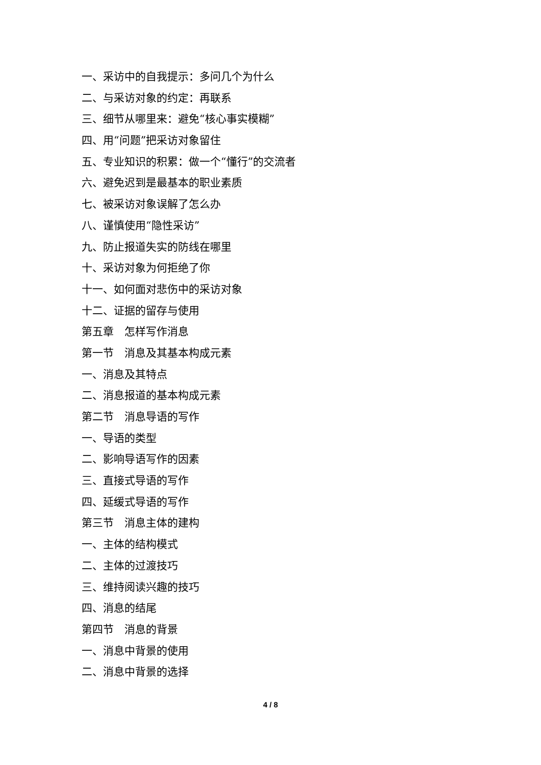一、采访中的自我提示：多问几个为什么
二、与采访对象的约定：再联系
三、细节从哪里来：避免“核心事实模糊”
四、用“问题”把采访对象留住
五、专业知识的积累：做一个“懂行”的交流者
六、避免迟到是最基本的职业素质
七、被采访对象误解了怎么办
八、谨慎使用“隐性采访”
九、防止报道失实的防线在哪里
十、采访对象为何拒绝了你
十一、如何面对悲伤中的采访对象
十二、证据的留存与使用
第五章　怎样写作消息
第一节　消息及其基本构成元素
一、消息及其特点
二、消息报道的基本构成元素
第二节　消息导语的写作
一、导语的类型
二、影响导语写作的因素
三、直接式导语的写作
四、延缓式导语的写作
第三节　消息主体的建构
一、主体的结构模式
二、主体的过渡技巧
三、维持阅读兴趣的技巧
四、消息的结尾
第四节　消息的背景
一、消息中背景的使用
二、消息中背景的选择
4 / 8